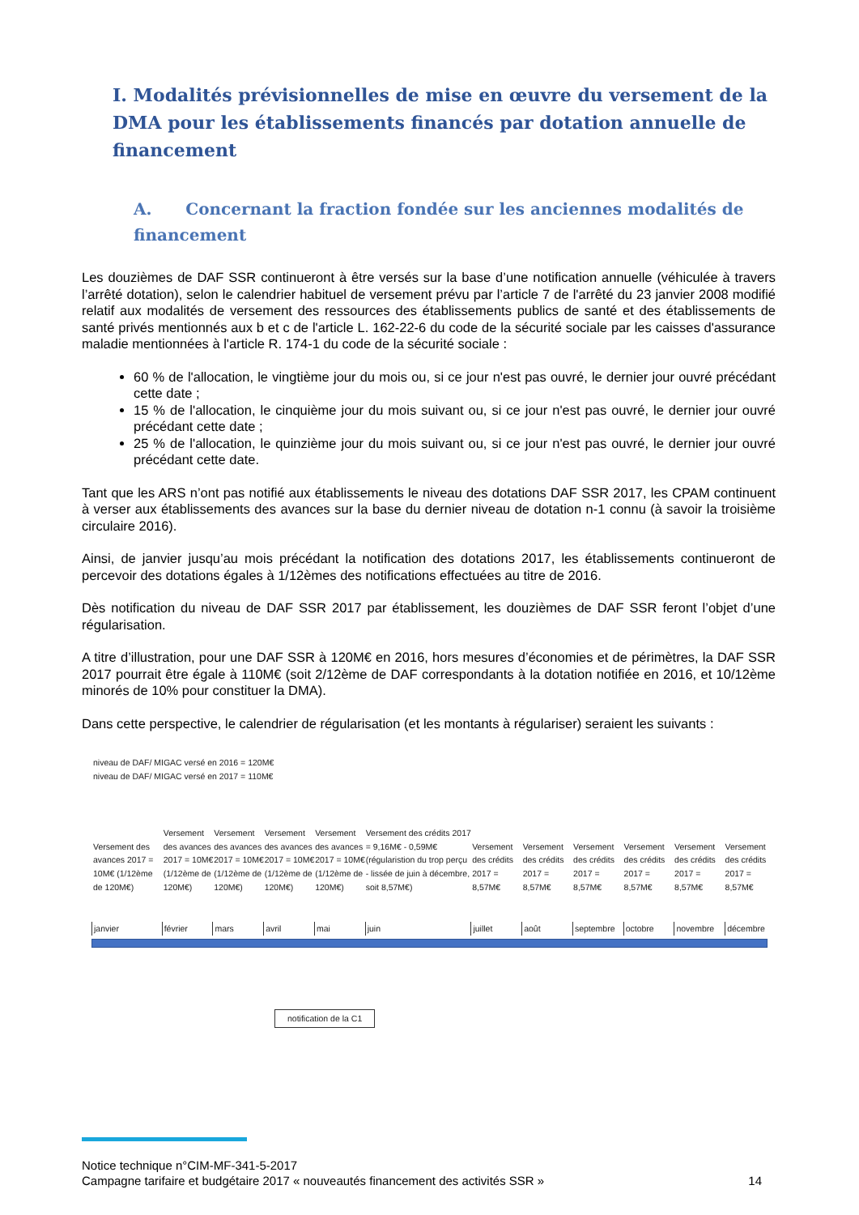I. Modalités prévisionnelles de mise en œuvre du versement de la DMA pour les établissements financés par dotation annuelle de financement
A. Concernant la fraction fondée sur les anciennes modalités de financement
Les douzièmes de DAF SSR continueront à être versés sur la base d’une notification annuelle (véhiculée à travers l’arrêté dotation), selon le calendrier habituel de versement prévu par l’article 7 de l'arrêté du 23 janvier 2008 modifié relatif aux modalités de versement des ressources des établissements publics de santé et des établissements de santé privés mentionnés aux b et c de l'article L. 162-22-6 du code de la sécurité sociale par les caisses d'assurance maladie mentionnées à l'article R. 174-1 du code de la sécurité sociale :
60 % de l'allocation, le vingtième jour du mois ou, si ce jour n'est pas ouvré, le dernier jour ouvré précédant cette date ;
15 % de l'allocation, le cinquième jour du mois suivant ou, si ce jour n'est pas ouvré, le dernier jour ouvré précédant cette date ;
25 % de l'allocation, le quinzième jour du mois suivant ou, si ce jour n'est pas ouvré, le dernier jour ouvré précédant cette date.
Tant que les ARS n’ont pas notifié aux établissements le niveau des dotations DAF SSR 2017, les CPAM continuent à verser aux établissements des avances sur la base du dernier niveau de dotation n-1 connu (à savoir la troisième circulaire 2016).
Ainsi, de janvier jusqu’au mois précédant la notification des dotations 2017, les établissements continueront de percevoir des dotations égales à 1/12èmes des notifications effectuées au titre de 2016.
Dès notification du niveau de DAF SSR 2017 par établissement, les douzièmes de DAF SSR feront l’objet d’une régularisation.
A titre d’illustration, pour une DAF SSR à 120M€ en 2016, hors mesures d’économies et de périmètres, la DAF SSR 2017 pourrait être égale à 110M€ (soit 2/12ème de DAF correspondants à la dotation notifiée en 2016, et 10/12ème minorés de 10% pour constituer la DMA).
Dans cette perspective, le calendrier de régularisation (et les montants à régulariser) seraient les suivants :
niveau de DAF/ MIGAC versé en 2016 = 120M€
niveau de DAF/ MIGAC versé en 2017 = 110M€
Versement des avances 2017 = 10M€ (1/12ème de 120M€)
Versement des avances 2017 = 10M€ (1/12ème de 120M€)
Versement des avances 2017 = 10M€ (1/12ème de 120M€)
Versement des avances 2017 = 10M€ (1/12ème de 120M€)
Versement des avances 2017 = 10M€ (1/12ème de 120M€)
Versement des crédits 2017 = 9,16M€ - 0,59M€ (régularistion du trop perçu - lissée de juin à décembre, soit 8,57M€)
Versement des crédits 2017 = 8,57M€
Versement des crédits 2017 = 8,57M€
Versement des crédits 2017 = 8,57M€
Versement des crédits 2017 = 8,57M€
Versement des crédits 2017 = 8,57M€
Versement des crédits 2017 = 8,57M€
janvier février mars avril mai juin juillet août septembre octobre novembre décembre
notification de la C1
Notice technique n°CIM-MF-341-5-2017
Campagne tarifaire et budgétaire 2017 « nouveautés financement des activités SSR » 14